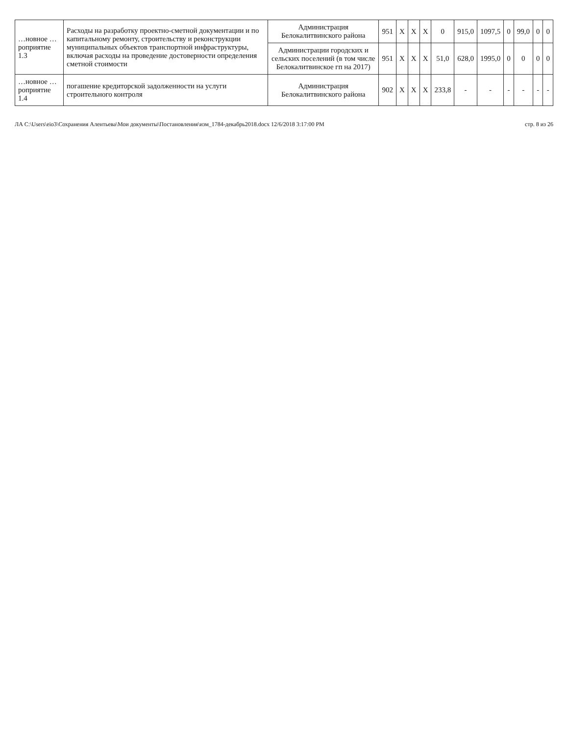| …новное …роприятие 1.3 | Расходы на разработку проектно-сметной документации и по капитальному ремонту, строительству и реконструкции муниципальных объектов транспортной инфраструктуры, включая расходы на проведение достоверности определения сметной стоимости | Администрация Белокалитвинского района | 951 | X | X | X | 0 | 915,0 | 1097,5 | 0 | 99,0 | 0 | 0 |
| | | Администрации городских и сельских поселений (в том числе Белокалитвинское гп на 2017) | 951 | X | X | X | 51,0 | 628,0 | 1995,0 | 0 | 0 | 0 | 0 |
| …новное …роприятие 1.4 | погашение кредиторской задолженности на услуги строительного контроля | Администрация Белокалитвинского района | 902 | X | X | X | 233,8 | - | - | - | - | - | - |
ЛА C:\Users\eio3\Сохранения Алентьева\Мои документы\Постановления\изм_1784-декабрь2018.docx 12/6/2018 3:17:00 PM стр. 8 из 26